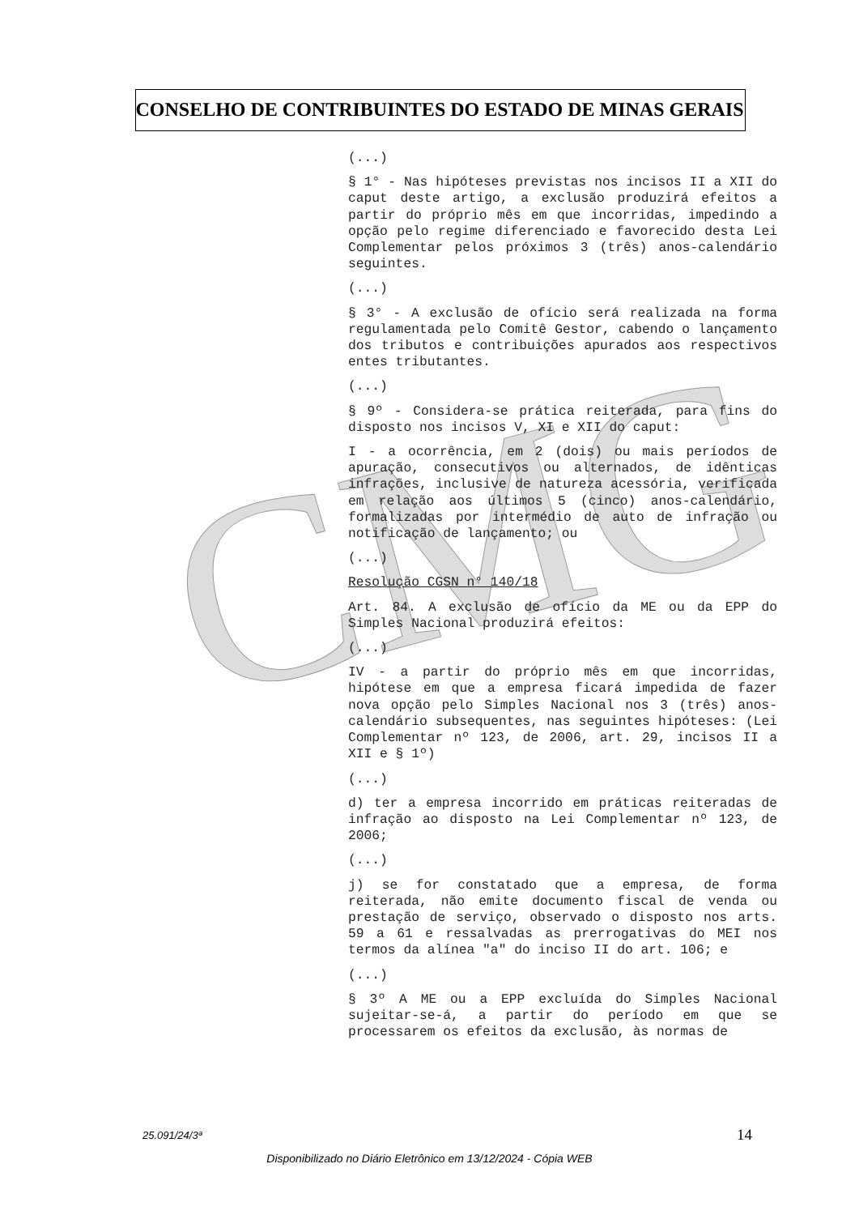CMG
CONSELHO DE CONTRIBUINTES DO ESTADO DE MINAS GERAIS
(...)
§ 1° - Nas hipóteses previstas nos incisos II a XII do caput deste artigo, a exclusão produzirá efeitos a partir do próprio mês em que incorridas, impedindo a opção pelo regime diferenciado e favorecido desta Lei Complementar pelos próximos 3 (três) anos-calendário seguintes.
(...)
§ 3° - A exclusão de ofício será realizada na forma regulamentada pelo Comitê Gestor, cabendo o lançamento dos tributos e contribuições apurados aos respectivos entes tributantes.
(...)
§ 9º - Considera-se prática reiterada, para fins do disposto nos incisos V, XI e XII do caput:
I - a ocorrência, em 2 (dois) ou mais períodos de apuração, consecutivos ou alternados, de idênticas infrações, inclusive de natureza acessória, verificada em relação aos últimos 5 (cinco) anos-calendário, formalizadas por intermédio de auto de infração ou notificação de lançamento; ou
(...)
Resolução CGSN n° 140/18
Art. 84. A exclusão de ofício da ME ou da EPP do Simples Nacional produzirá efeitos:
(...)
IV - a partir do próprio mês em que incorridas, hipótese em que a empresa ficará impedida de fazer nova opção pelo Simples Nacional nos 3 (três) anos-calendário subsequentes, nas seguintes hipóteses: (Lei Complementar nº 123, de 2006, art. 29, incisos II a XII e § 1º)
(...)
d) ter a empresa incorrido em práticas reiteradas de infração ao disposto na Lei Complementar nº 123, de 2006;
(...)
j) se for constatado que a empresa, de forma reiterada, não emite documento fiscal de venda ou prestação de serviço, observado o disposto nos arts. 59 a 61 e ressalvadas as prerrogativas do MEI nos termos da alínea "a" do inciso II do art. 106; e
(...)
§ 3º A ME ou a EPP excluída do Simples Nacional sujeitar-se-á, a partir do período em que se processarem os efeitos da exclusão, às normas de
25.091/24/3ª 14
Disponibilizado no Diário Eletrônico em 13/12/2024 - Cópia WEB